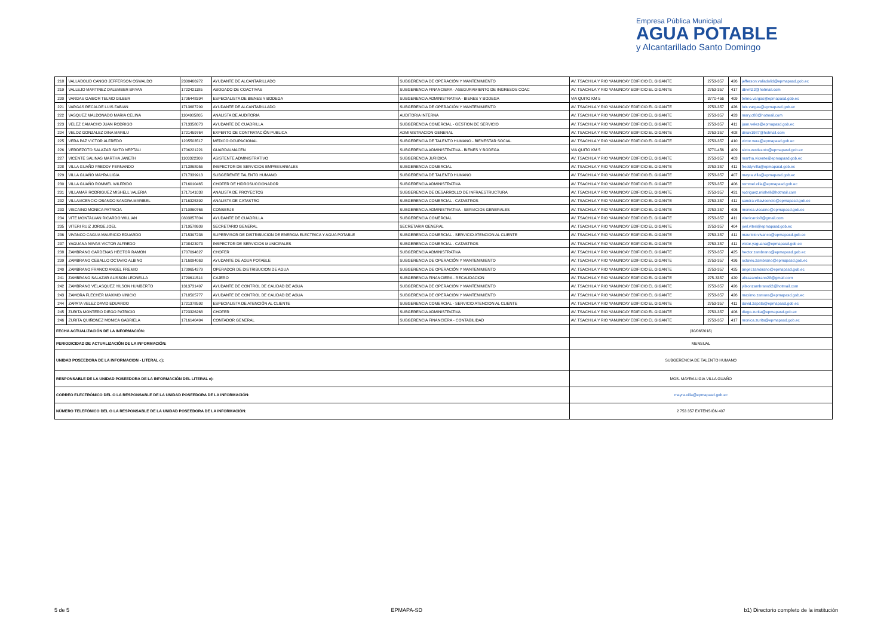Empresa Pública Municipal
AGUA POTABLE
y Alcantarillado Santo Domingo
| 218 | VALLADOLID CANGO JEFFERSON OSWALDO | 2300466972 | AYUDANTE DE ALCANTARILLADO | SUBGERENCIA DE OPERACIÓN Y MANTENIMIENTO | AV. TSACHILA Y RIO YANUNCAY EDIFICIO EL GIGANTE | 2753-357 | 426 | jefferson.valladolid@epmapasd.gob.ec |
| 219 | VALLEJO MARTINEZ DALEMBER BRYAN | 1722421185 | ABOGADO DE COACTIVAS | SUBGERENCIA FINANCIERA - ASEGURAMIENTO DE INGRESOS COAC | AV. TSACHILA Y RIO YANUNCAY EDIFICIO EL GIGANTE | 2753-357 | 417 | dbvm22@hotmail.com |
| 220 | VARGAS GAIBOR TELMO GILBER | 1706448394 | ESPECIALISTA DE BIENES Y BODEGA | SUBGERENCIA ADMINISTRATIVA - BIENES Y BODEGA | VIA QUITO KM 5 | 3770-456 | 409 | telmo.vargas@epmapasd.gob.ec |
| 221 | VARGAS RECALDE LUIS FABIAN | 1713687299 | AYUDANTE DE ALCANTARILLADO | SUBGERENCIA DE OPERACIÓN Y MANTENIMIENTO | AV. TSACHILA Y RIO YANUNCAY EDIFICIO EL GIGANTE | 2753-357 | 426 | luis.vargas@epmapasd.gob.ec |
| 222 | VASQUEZ MALDONADO MARIA CELINA | 1104905805 | ANALISTA DE AUDITORIA | AUDITORIA INTERNA | AV. TSACHILA Y RIO YANUNCAY EDIFICIO EL GIGANTE | 2753-357 | 433 | mary.c88@hotmail.com |
| 223 | VELEZ CAMACHO JUAN RODRIGO | 1713358073 | AYUDANTE DE CUADRILLA | SUBGERENCIA COMERCIAL - GESTION DE SERVICIO | AV. TSACHILA Y RIO YANUNCAY EDIFICIO EL GIGANTE | 2753-357 | 411 | juan.velez@epmapasd.gob.ec |
| 224 | VELOZ GONZALEZ DINA MARILU | 1721459764 | EXPERTO DE CONTRATACIÓN PUBLICA | ADMINISTRACION GENERAL | AV. TSACHILA Y RIO YANUNCAY EDIFICIO EL GIGANTE | 2753-357 | 408 | dinav1987@hotmail.com |
| 225 | VERA PAZ VICTOR ALFREDO | 1205503517 | MEDICO OCUPACIONAL | SUBGERENCIA DE TALENTO HUMANO - BIENESTAR SOCIAL | AV. TSACHILA Y RIO YANUNCAY EDIFICIO EL GIGANTE | 2753-357 | 410 | victor.vera@epmapasd.gob.ec |
| 226 | VERDEZOTO SALAZAR SIXTO NEPTALI | 1706221221 | GUARDALMACEN | SUBGERENCIA ADMINISTRATIVA - BIENES Y BODEGA | VIA QUITO KM 5 | 3770-456 | 409 | sixto.verdezoto@epmapasd.gob.ec |
| 227 | VICENTE SALINAS MARTHA JANETH | 1103322309 | ASISTENTE ADMINISTRATIVO | SUBGERENCIA JURIDICA | AV. TSACHILA Y RIO YANUNCAY EDIFICIO EL GIGANTE | 2753-357 | 403 | martha.vicente@epmapasd.gob.ec |
| 228 | VILLA GUAÑO FREDDY FERNANDO | 1713868956 | INSPECTOR DE SERVICIOS EMPRESARIALES | SUBGERENCIA COMERCIAL | AV. TSACHILA Y RIO YANUNCAY EDIFICIO EL GIGANTE | 2753-357 | 411 | freddy.villa@epmapasd.gob.ec |
| 229 | VILLA GUAÑO MAYRA LIGIA | 1717339913 | SUBGERENTE TALENTO HUMANO | SUBGERENCIA DE TALENTO HUMANO | AV. TSACHILA Y RIO YANUNCAY EDIFICIO EL GIGANTE | 2753-357 | 407 | mayra.villa@epmapasd.gob.ec |
| 230 | VILLA GUAÑO ROMMEL WILFRIDO | 1716010465 | CHOFER DE HIDROSUCCIONADOR | SUBGERENCIA ADMINISTRATIVA | AV. TSACHILA Y RIO YANUNCAY EDIFICIO EL GIGANTE | 2753-357 | 406 | rommel.villa@epmapasd.gob.ec |
| 231 | VILLAMAR RODRIGUEZ MISHELL VALERIA | 1717141038 | ANALISTA DE PROYECTOS | SUBGERENCIA DE DESARROLLO DE INFRAESTRUCTURA | AV. TSACHILA Y RIO YANUNCAY EDIFICIO EL GIGANTE | 2753-357 | 431 | rodriguez.mishell@hotmail.com |
| 232 | VILLAVICENCIO OBANDO SANDRA MARIBEL | 1716325392 | ANALISTA DE CATASTRO | SUBGERENCIA COMERCIAL - CATASTROS | AV. TSACHILA Y RIO YANUNCAY EDIFICIO EL GIGANTE | 2753-357 | 411 | sandra.villavicencio@epmapasd.gob.ec |
| 233 | VISCAINO MONICA PATRICIA | 1710860766 | CONSERJE | SUBGERENCIA ADMINISTRATIVA - SERVICIOS GENERALES | AV. TSACHILA Y RIO YANUNCAY EDIFICIO EL GIGANTE | 2753-357 | 406 | monica.viscaino@epmapasd.gob.ec |
| 234 | VITE MONTALVAN RICARDO WILLIAN | 0803857804 | AYUDANTE DE CUADRILLA | SUBGERENCIA COMERCIAL | AV. TSACHILA Y RIO YANUNCAY EDIFICIO EL GIGANTE | 2753-357 | 411 | vitericardo8@gmail.com |
| 235 | VITERI RUIZ JORGE JOEL | 1719578609 | SECRETARIO GENERAL | SECRETARIA GENERAL | AV. TSACHILA Y RIO YANUNCAY EDIFICIO EL GIGANTE | 2753-357 | 404 | joel.viteri@epmapasd.gob.ec |
| 236 | VIVANCO CAGUA MAURICIO EDUARDO | 1715397236 | SUPERVISOR DE DISTRIBUCION DE ENERGIA ELECTRICA Y AGUA POTABLE | SUBGERENCIA COMERCIAL - SERVICIO ATENCION AL CLIENTE | AV. TSACHILA Y RIO YANUNCAY EDIFICIO EL GIGANTE | 2753-357 | 411 | mauricio.vivanco@epmapasd.gob.ec |
| 237 | YAGUANA NAVAS VICTOR ALFREDO | 1708423973 | INSPECTOR DE SERVICIOS MUNICIPALES | SUBGERENCIA COMERCIAL - CATASTROS | AV. TSACHILA Y RIO YANUNCAY EDIFICIO EL GIGANTE | 2753-357 | 411 | victor.yaguana@epmapasd.gob.ec |
| 238 | ZAMBRANO CARDENAS HECTOR RAMON | 1707094627 | CHOFER | SUBGERENCIA ADMINISTRATIVA | AV. TSACHILA Y RIO YANUNCAY EDIFICIO EL GIGANTE | 2753-357 | 425 | hector.zambrano@epmapasd.gob.ec |
| 239 | ZAMBRANO CEBALLO OCTAVIO ALBINO | 1716094063 | AYUDANTE DE AGUA POTABLE | SUBGERENCIA DE OPERACIÓN Y MANTENIMIENTO | AV. TSACHILA Y RIO YANUNCAY EDIFICIO EL GIGANTE | 2753-357 | 426 | octavio.zambrano@epmapasd.gob.ec |
| 240 | ZAMBRANO FRANCO ANGEL FREMIO | 1709654279 | OPERADOR DE DISTRIBUCION DE AGUA | SUBGERENCIA DE OPERACIÓN Y MANTENIMIENTO | AV. TSACHILA Y RIO YANUNCAY EDIFICIO EL GIGANTE | 2753-357 | 425 | angel.zambrano@epmapasd.gob.ec |
| 241 | ZAMBRANO SALAZAR ALISSON LEONELLA | 1720611514 | CAJERO | SUBGERENCIA FINANCIERA - RECAUDACION | AV. TSACHILA Y RIO YANUNCAY EDIFICIO EL GIGANTE | 275-3357 | 420 | alisszambrano28@gmail.com |
| 242 | ZAMBRANO VELASQUEZ YILSON HUMBERTO | 1313731497 | AYUDANTE DE CONTROL DE CALIDAD DE AGUA | SUBGERENCIA DE OPERACIÓN Y MANTENIMIENTO | AV. TSACHILA Y RIO YANUNCAY EDIFICIO EL GIGANTE | 2753-357 | 426 | yilsonzambrano92@hotmail.com |
| 243 | ZAMORA FLECHER MAXIMO VINICIO | 1718505777 | AYUDANTE DE CONTROL DE CALIDAD DE AGUA | SUBGERENCIA DE OPERACIÓN Y MANTENIMIENTO | AV. TSACHILA Y RIO YANUNCAY EDIFICIO EL GIGANTE | 2753-357 | 426 | maximo.zamora@epmapasd.gob.ec |
| 244 | ZAPATA VELEZ DAVID EDUARDO | 1721378592 | ESPECIALISTA DE ATENCIÓN AL CLIENTE | SUBGERENCIA COMERCIAL - SERVICIO ATENCION AL CLIENTE | AV. TSACHILA Y RIO YANUNCAY EDIFICIO EL GIGANTE | 2753-357 | 411 | david.zapata@epmapasd.gob.ec |
| 245 | ZURITA MONTERO DIEGO PATRICIO | 1723326268 | CHOFER | SUBGERENCIA ADMINISTRATIVA | AV. TSACHILA Y RIO YANUNCAY EDIFICIO EL GIGANTE | 2753-357 | 406 | diego.zurita@epmapasd.gob.ec |
| 246 | ZURITA QUIÑONEZ MONICA GABRIELA | 1716140494 | CONTADOR GENERAL | SUBGERENCIA FINANCIERA - CONTABILIDAD | AV. TSACHILA Y RIO YANUNCAY EDIFICIO EL GIGANTE | 2753-357 | 417 | monica.zurita@epmapasd.gob.ec |
| FECHA ACTUALIZACIÓN DE LA INFORMACIÓN: | | | | | (30/06/2018) | | | |
| PERIODICIDAD DE ACTUALIZACIÓN DE LA INFORMACIÓN: | | | | | MENSUAL | | | |
| UNIDAD POSEEDORA DE LA INFORMACION - LITERAL c): | | | | | SUBGERENCIA DE TALENTO HUMANO | | | |
| RESPONSABLE DE LA UNIDAD POSEEDORA DE LA INFORMACIÓN DEL LITERAL c): | | | | | MGS. MAYRA LIGIA VILLA GUAÑO | | | |
| CORREO ELECTRÓNICO DEL O LA RESPONSABLE DE LA UNIDAD POSEEDORA DE LA INFORMACIÓN: | | | | | mayra.villa@epmapasd.gob.ec | | | |
| NÚMERO TELEFÓNICO DEL O LA RESPONSABLE DE LA UNIDAD POSEEDORA DE LA INFORMACIÓN: | | | | | 2 753 357 EXTENSIÓN 407 | | | |
5 de 5 EPMAPA-SD b1) Directorio completo de la institución